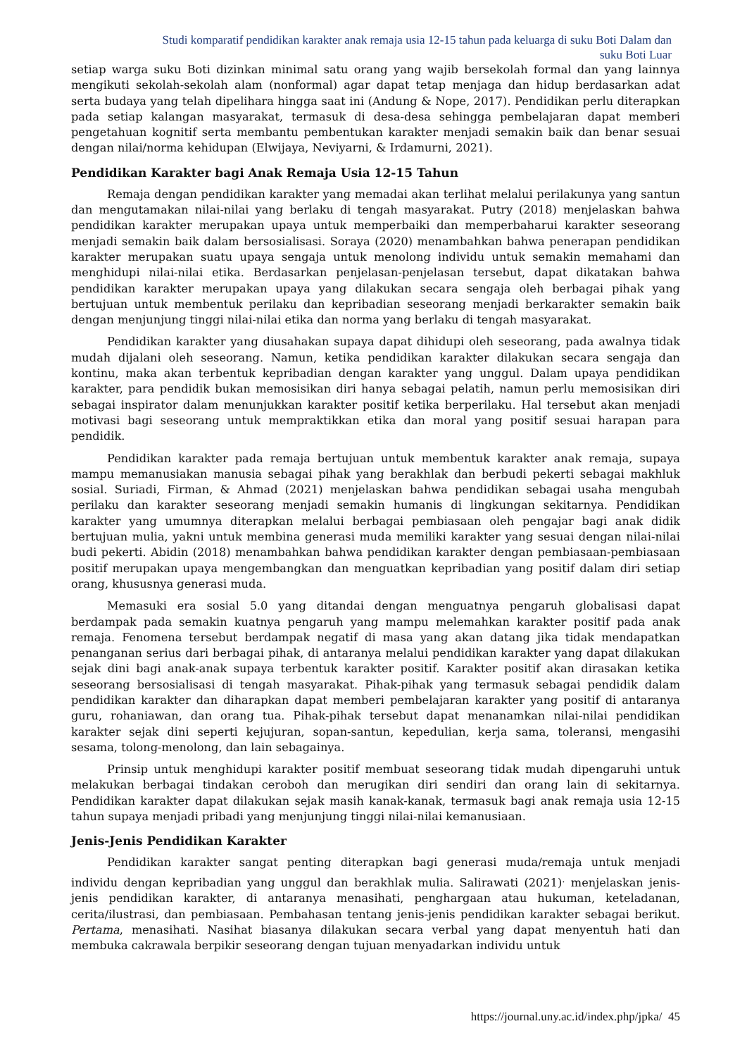Studi komparatif pendidikan karakter anak remaja usia 12-15 tahun pada keluarga di suku Boti Dalam dan
suku Boti Luar
setiap warga suku Boti dizinkan minimal satu orang yang wajib bersekolah formal dan yang lainnya mengikuti sekolah-sekolah alam (nonformal) agar dapat tetap menjaga dan hidup berdasarkan adat serta budaya yang telah dipelihara hingga saat ini (Andung & Nope, 2017). Pendidikan perlu diterapkan pada setiap kalangan masyarakat, termasuk di desa-desa sehingga pembelajaran dapat memberi pengetahuan kognitif serta membantu pembentukan karakter menjadi semakin baik dan benar sesuai dengan nilai/norma kehidupan (Elwijaya, Neviyarni, & Irdamurni, 2021).
Pendidikan Karakter bagi Anak Remaja Usia 12-15 Tahun
Remaja dengan pendidikan karakter yang memadai akan terlihat melalui perilakunya yang santun dan mengutamakan nilai-nilai yang berlaku di tengah masyarakat. Putry (2018) menjelaskan bahwa pendidikan karakter merupakan upaya untuk memperbaiki dan memperbaharui karakter seseorang menjadi semakin baik dalam bersosialisasi. Soraya (2020) menambahkan bahwa penerapan pendidikan karakter merupakan suatu upaya sengaja untuk menolong individu untuk semakin memahami dan menghidupi nilai-nilai etika. Berdasarkan penjelasan-penjelasan tersebut, dapat dikatakan bahwa pendidikan karakter merupakan upaya yang dilakukan secara sengaja oleh berbagai pihak yang bertujuan untuk membentuk perilaku dan kepribadian seseorang menjadi berkarakter semakin baik dengan menjunjung tinggi nilai-nilai etika dan norma yang berlaku di tengah masyarakat.
Pendidikan karakter yang diusahakan supaya dapat dihidupi oleh seseorang, pada awalnya tidak mudah dijalani oleh seseorang. Namun, ketika pendidikan karakter dilakukan secara sengaja dan kontinu, maka akan terbentuk kepribadian dengan karakter yang unggul. Dalam upaya pendidikan karakter, para pendidik bukan memosisikan diri hanya sebagai pelatih, namun perlu memosisikan diri sebagai inspirator dalam menunjukkan karakter positif ketika berperilaku. Hal tersebut akan menjadi motivasi bagi seseorang untuk mempraktikkan etika dan moral yang positif sesuai harapan para pendidik.
Pendidikan karakter pada remaja bertujuan untuk membentuk karakter anak remaja, supaya mampu memanusiakan manusia sebagai pihak yang berakhlak dan berbudi pekerti sebagai makhluk sosial. Suriadi, Firman, & Ahmad (2021) menjelaskan bahwa pendidikan sebagai usaha mengubah perilaku dan karakter seseorang menjadi semakin humanis di lingkungan sekitarnya. Pendidikan karakter yang umumnya diterapkan melalui berbagai pembiasaan oleh pengajar bagi anak didik bertujuan mulia, yakni untuk membina generasi muda memiliki karakter yang sesuai dengan nilai-nilai budi pekerti. Abidin (2018) menambahkan bahwa pendidikan karakter dengan pembiasaan-pembiasaan positif merupakan upaya mengembangkan dan menguatkan kepribadian yang positif dalam diri setiap orang, khususnya generasi muda.
Memasuki era sosial 5.0 yang ditandai dengan menguatnya pengaruh globalisasi dapat berdampak pada semakin kuatnya pengaruh yang mampu melemahkan karakter positif pada anak remaja. Fenomena tersebut berdampak negatif di masa yang akan datang jika tidak mendapatkan penanganan serius dari berbagai pihak, di antaranya melalui pendidikan karakter yang dapat dilakukan sejak dini bagi anak-anak supaya terbentuk karakter positif. Karakter positif akan dirasakan ketika seseorang bersosialisasi di tengah masyarakat. Pihak-pihak yang termasuk sebagai pendidik dalam pendidikan karakter dan diharapkan dapat memberi pembelajaran karakter yang positif di antaranya guru, rohaniawan, dan orang tua. Pihak-pihak tersebut dapat menanamkan nilai-nilai pendidikan karakter sejak dini seperti kejujuran, sopan-santun, kepedulian, kerja sama, toleransi, mengasihi sesama, tolong-menolong, dan lain sebagainya.
Prinsip untuk menghidupi karakter positif membuat seseorang tidak mudah dipengaruhi untuk melakukan berbagai tindakan ceroboh dan merugikan diri sendiri dan orang lain di sekitarnya. Pendidikan karakter dapat dilakukan sejak masih kanak-kanak, termasuk bagi anak remaja usia 12-15 tahun supaya menjadi pribadi yang menjunjung tinggi nilai-nilai kemanusiaan.
Jenis-Jenis Pendidikan Karakter
Pendidikan karakter sangat penting diterapkan bagi generasi muda/remaja untuk menjadi individu dengan kepribadian yang unggul dan berakhlak mulia. Salirawati (2021)<sup>.</sup> menjelaskan jenis-jenis pendidikan karakter, di antaranya menasihati, penghargaan atau hukuman, keteladanan, cerita/ilustrasi, dan pembiasaan. Pembahasan tentang jenis-jenis pendidikan karakter sebagai berikut. Pertama, menasihati. Nasihat biasanya dilakukan secara verbal yang dapat menyentuh hati dan membuka cakrawala berpikir seseorang dengan tujuan menyadarkan individu untuk
https://journal.uny.ac.id/index.php/jpka/ 45